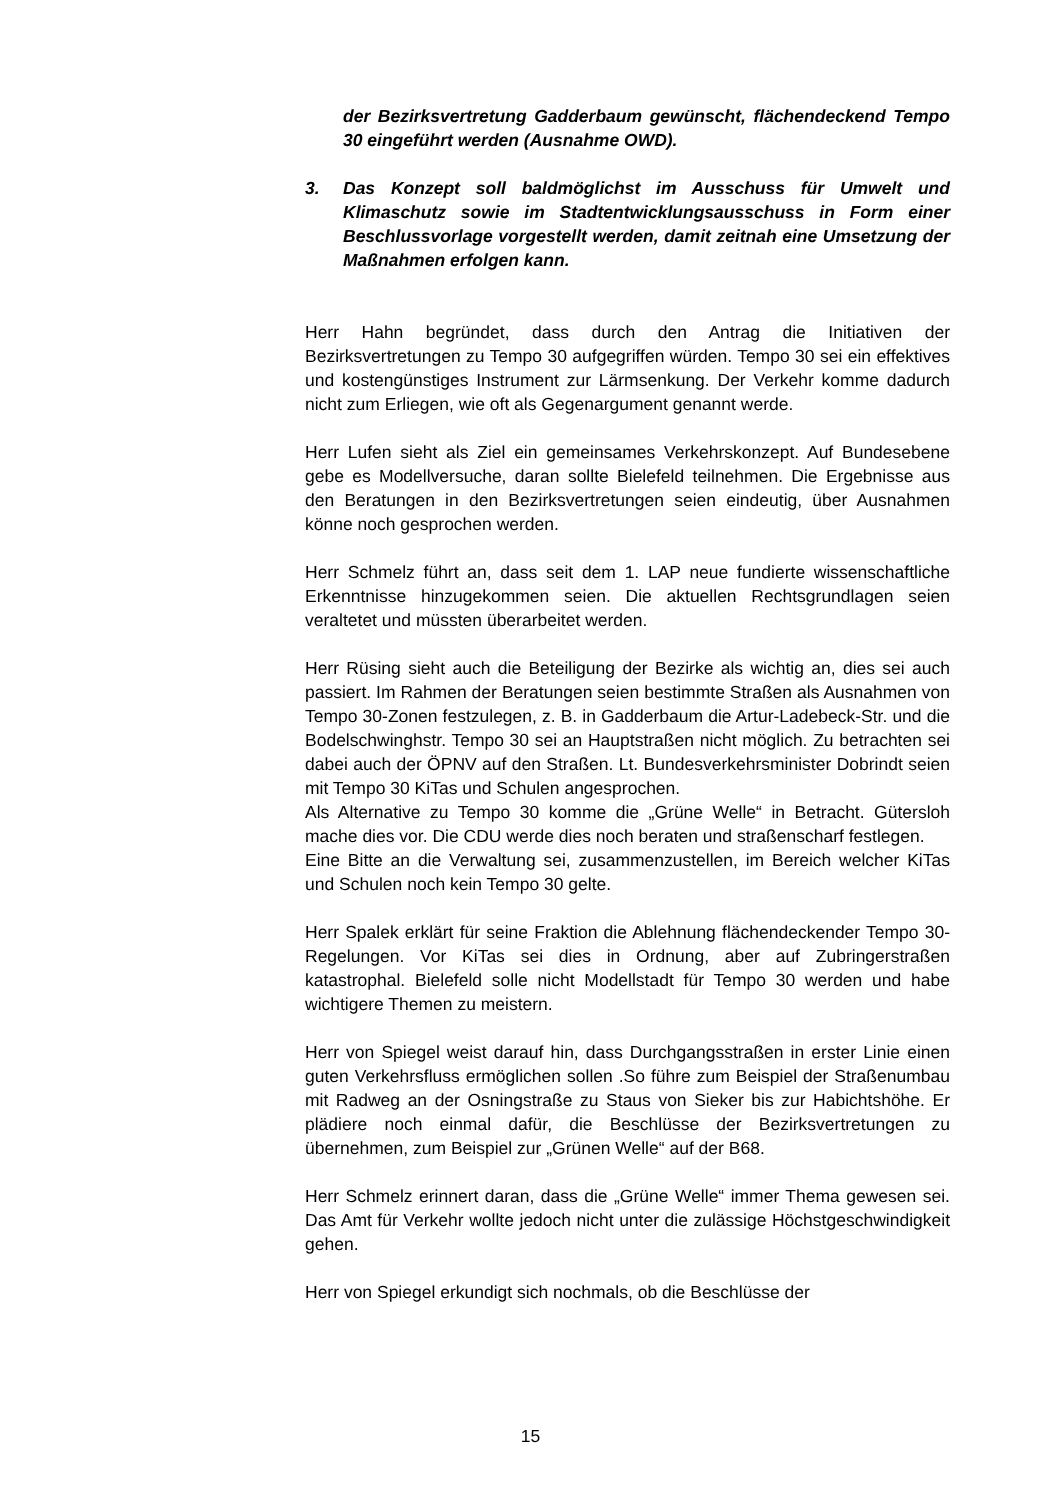der Bezirksvertretung Gadderbaum gewünscht, flächendeckend Tempo 30 eingeführt werden (Ausnahme OWD).
3. Das Konzept soll baldmöglichst im Ausschuss für Umwelt und Klimaschutz sowie im Stadtentwicklungsausschuss in Form einer Beschlussvorlage vorgestellt werden, damit zeitnah eine Umsetzung der Maßnahmen erfolgen kann.
Herr Hahn begründet, dass durch den Antrag die Initiativen der Bezirksvertretungen zu Tempo 30 aufgegriffen würden. Tempo 30 sei ein effektives und kostengünstiges Instrument zur Lärmsenkung. Der Verkehr komme dadurch nicht zum Erliegen, wie oft als Gegenargument genannt werde.
Herr Lufen sieht als Ziel ein gemeinsames Verkehrskonzept. Auf Bundesebene gebe es Modellversuche, daran sollte Bielefeld teilnehmen. Die Ergebnisse aus den Beratungen in den Bezirksvertretungen seien eindeutig, über Ausnahmen könne noch gesprochen werden.
Herr Schmelz führt an, dass seit dem 1. LAP neue fundierte wissenschaftliche Erkenntnisse hinzugekommen seien. Die aktuellen Rechtsgrundlagen seien veraltetet und müssten überarbeitet werden.
Herr Rüsing sieht auch die Beteiligung der Bezirke als wichtig an, dies sei auch passiert. Im Rahmen der Beratungen seien bestimmte Straßen als Ausnahmen von Tempo 30-Zonen festzulegen, z. B. in Gadderbaum die Artur-Ladebeck-Str. und die Bodelschwinghstr. Tempo 30 sei an Hauptstraßen nicht möglich. Zu betrachten sei dabei auch der ÖPNV auf den Straßen. Lt. Bundesverkehrsminister Dobrindt seien mit Tempo 30 KiTas und Schulen angesprochen.
Als Alternative zu Tempo 30 komme die „Grüne Welle“ in Betracht. Gütersloh mache dies vor. Die CDU werde dies noch beraten und straßenscharf festlegen.
Eine Bitte an die Verwaltung sei, zusammenzustellen, im Bereich welcher KiTas und Schulen noch kein Tempo 30 gelte.
Herr Spalek erklärt für seine Fraktion die Ablehnung flächendeckender Tempo 30-Regelungen. Vor KiTas sei dies in Ordnung, aber auf Zubringerstraßen katastrophal. Bielefeld solle nicht Modellstadt für Tempo 30 werden und habe wichtigere Themen zu meistern.
Herr von Spiegel weist darauf hin, dass Durchgangsstraßen in erster Linie einen guten Verkehrsfluss ermöglichen sollen .So führe zum Beispiel der Straßenumbau mit Radweg an der Osningstraße zu Staus von Sieker bis zur Habichtshöhe. Er plädiere noch einmal dafür, die Beschlüsse der Bezirksvertretungen zu übernehmen, zum Beispiel zur „Grünen Welle“ auf der B68.
Herr Schmelz erinnert daran, dass die „Grüne Welle“ immer Thema gewesen sei. Das Amt für Verkehr wollte jedoch nicht unter die zulässige Höchstgeschwindigkeit gehen.
Herr von Spiegel erkundigt sich nochmals, ob die Beschlüsse der
15